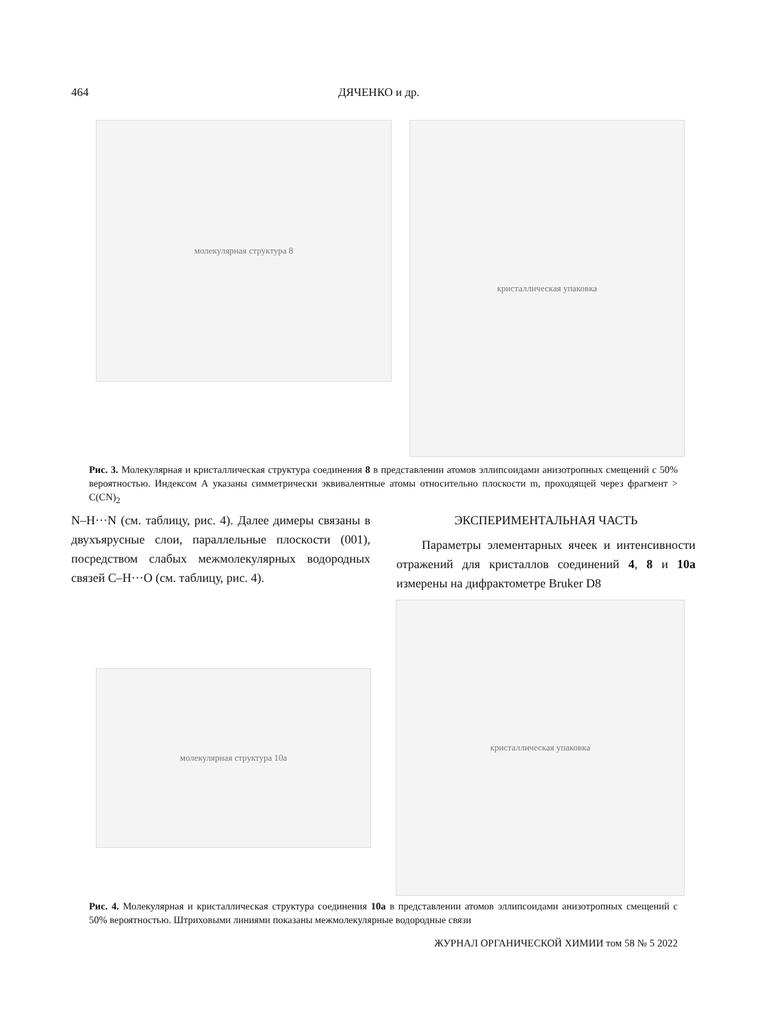464 ДЯЧЕНКО и др.
молекулярная структура 8
кристаллическая упаковка
Рис. 3. Молекулярная и кристаллическая структура соединения 8 в представлении атомов эллипсоидами анизотропных смещений с 50% вероятностью. Индексом А указаны симметрически эквивалентные атомы относительно плоскости m, проходящей через фрагмент > C(CN)<sub>2</sub>
N–H···N (см. таблицу, рис. 4). Далее димеры связаны в двухъярусные слои, параллельные плоскости (001), посредством слабых межмолекулярных водородных связей С–Н···O (см. таблицу, рис. 4).
ЭКСПЕРИМЕНТАЛЬНАЯ ЧАСТЬ
Параметры элементарных ячеек и интенсивности отражений для кристаллов соединений 4, 8 и 10a измерены на дифрактометре Bruker D8
молекулярная структура 10a
кристаллическая упаковка
Рис. 4. Молекулярная и кристаллическая структура соединения 10a в представлении атомов эллипсоидами анизотропных смещений с 50% вероятностью. Штриховыми линиями показаны межмолекулярные водородные связи
ЖУРНАЛ ОРГАНИЧЕСКОЙ ХИМИИ том 58 № 5 2022